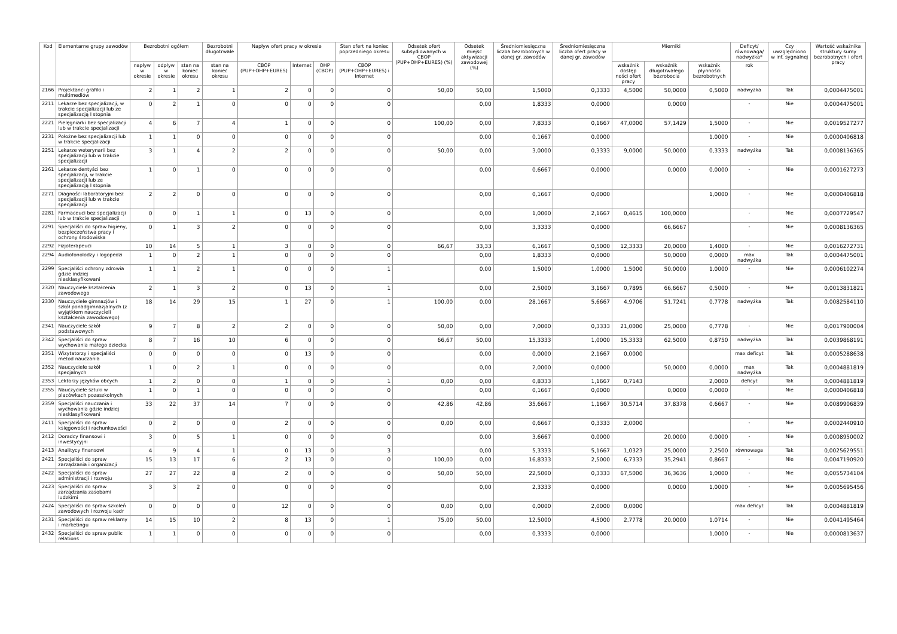| Kod | Elementarne grupy zawodów | Bezrobotni ogółem | | | Bezrobotni długotrwale | Napływ ofert pracy w okresie | | | Stan ofert na koniec poprzedniego okresu | Odsetek ofert subsydiowanych w CBOP (PUP+OHP+EURES) (%) | Odsetek miejsc aktywizacji zawodowej (%) | Średniomiesięczna liczba bezrobotnych w danej gr. zawodów | Średniomiesięczna liczba ofert pracy w danej gr. zawodów | Mierniki | | | Deficyt/ równowaga/ nadwyżka* | Czy uwzględniono w inf. sygnalnej | Wartość wskaźnika struktury sumy bezrobotnych i ofert pracy |
| --- | --- | --- | --- | --- | --- | --- | --- | --- | --- | --- | --- | --- | --- | --- | --- | --- | --- | --- | --- |
| | | napływ w okresie | odpływ w okresie | stan na koniec okresu | stan na koniec okresu | CBOP (PUP+OHP+EURES) | Internet | OHP (CBOP) | CBOP (PUP+OHP+EURES) i Internet | | | | | wskaźnik dostęp ności ofert pracy | wskaźnik długotrwałego bezrobocia | wskaźnik płynności bezrobotnych | rok | | |
| 2166 | Projektanci grafiki i multimediów | 2 | 1 | 2 | 1 | 2 | 0 | 0 | 0 | 50,00 | 50,00 | 1,5000 | 0,3333 | 4,5000 | 50,0000 | 0,5000 | nadwyżka | Tak | 0,0004475001 |
| 2211 | Lekarze bez specjalizacji, w trakcie specjalizacji lub ze specjalizacją I stopnia | 0 | 2 | 1 | 0 | 0 | 0 | 0 | 0 | | 0,00 | 1,8333 | 0,0000 | | 0,0000 | | - | Nie | 0,0004475001 |
| 2221 | Pielęgniarki bez specjalizacji lub w trakcie specjalizacji | 4 | 6 | 7 | 4 | 1 | 0 | 0 | 0 | 100,00 | 0,00 | 7,8333 | 0,1667 | 47,0000 | 57,1429 | 1,5000 | - | Nie | 0,0019527277 |
| 2231 | Położne bez specjalizacji lub w trakcie specjalizacji | 1 | 1 | 0 | 0 | 0 | 0 | 0 | 0 | | 0,00 | 0,1667 | 0,0000 | | | 1,0000 | - | Nie | 0,0000406818 |
| 2251 | Lekarze weterynarii bez specjalizacji lub w trakcie specjalizacji | 3 | 1 | 4 | 2 | 2 | 0 | 0 | 0 | 50,00 | 0,00 | 3,0000 | 0,3333 | 9,0000 | 50,0000 | 0,3333 | nadwyżka | Tak | 0,0008136365 |
| 2261 | Lekarze dentyści bez specjalizacji, w trakcie specjalizacji lub ze specjalizacją I stopnia | 1 | 0 | 1 | 0 | 0 | 0 | 0 | 0 | | 0,00 | 0,6667 | 0,0000 | | 0,0000 | 0,0000 | - | Nie | 0,0001627273 |
| 2271 | Diagności laboratoryjni bez specjalizacji lub w trakcie specjalizacji | 2 | 2 | 0 | 0 | 0 | 0 | 0 | 0 | | 0,00 | 0,1667 | 0,0000 | | | 1,0000 | - | Nie | 0,0000406818 |
| 2281 | Farmaceuci bez specjalizacji lub w trakcie specjalizacji | 0 | 0 | 1 | 1 | 0 | 13 | 0 | 0 | | 0,00 | 1,0000 | 2,1667 | 0,4615 | 100,0000 | | - | Nie | 0,0007729547 |
| 2291 | Specjaliści do spraw higieny, bezpieczeństwa pracy i ochrony środowiska | 0 | 1 | 3 | 2 | 0 | 0 | 0 | 0 | | 0,00 | 3,3333 | 0,0000 | | 66,6667 | | - | Nie | 0,0008136365 |
| 2292 | Fizjoterapeuci | 10 | 14 | 5 | 1 | 3 | 0 | 0 | 0 | 66,67 | 33,33 | 6,1667 | 0,5000 | 12,3333 | 20,0000 | 1,4000 | - | Nie | 0,0016272731 |
| 2294 | Audiofonolodzy i logopedzi | 1 | 0 | 2 | 1 | 0 | 0 | 0 | 0 | | 0,00 | 1,8333 | 0,0000 | | 50,0000 | 0,0000 | max nadwyżka | Tak | 0,0004475001 |
| 2299 | Specjaliści ochrony zdrowia gdzie indziej niesklasyfikowani | 1 | 1 | 2 | 1 | 0 | 0 | 0 | 1 | | 0,00 | 1,5000 | 1,0000 | 1,5000 | 50,0000 | 1,0000 | - | Nie | 0,0006102274 |
| 2320 | Nauczyciele kształcenia zawodowego | 2 | 1 | 3 | 2 | 0 | 13 | 0 | 1 | | 0,00 | 2,5000 | 3,1667 | 0,7895 | 66,6667 | 0,5000 | - | Nie | 0,0013831821 |
| 2330 | Nauczyciele gimnazjów i szkół ponadgimnazjalnych (z wyjątkiem nauczycieli kształcenia zawodowego) | 18 | 14 | 29 | 15 | 1 | 27 | 0 | 1 | 100,00 | 0,00 | 28,1667 | 5,6667 | 4,9706 | 51,7241 | 0,7778 | nadwyżka | Tak | 0,0082584110 |
| 2341 | Nauczyciele szkół podstawowych | 9 | 7 | 8 | 2 | 2 | 0 | 0 | 0 | 50,00 | 0,00 | 7,0000 | 0,3333 | 21,0000 | 25,0000 | 0,7778 | - | Nie | 0,0017900004 |
| 2342 | Specjaliści do spraw wychowania małego dziecka | 8 | 7 | 16 | 10 | 6 | 0 | 0 | 0 | 66,67 | 50,00 | 15,3333 | 1,0000 | 15,3333 | 62,5000 | 0,8750 | nadwyżka | Tak | 0,0039868191 |
| 2351 | Wizytatorzy i specjaliści metod nauczania | 0 | 0 | 0 | 0 | 0 | 13 | 0 | 0 | | 0,00 | 0,0000 | 2,1667 | 0,0000 | | | max deficyt | Tak | 0,0005288638 |
| 2352 | Nauczyciele szkół specjalnych | 1 | 0 | 2 | 1 | 0 | 0 | 0 | 0 | | 0,00 | 2,0000 | 0,0000 | | 50,0000 | 0,0000 | max nadwyżka | Tak | 0,0004881819 |
| 2353 | Lektorzy języków obcych | 1 | 2 | 0 | 0 | 1 | 0 | 0 | 1 | 0,00 | 0,00 | 0,8333 | 1,1667 | 0,7143 | | 2,0000 | deficyt | Tak | 0,0004881819 |
| 2355 | Nauczyciele sztuki w placówkach pozaszkolnych | 1 | 0 | 1 | 0 | 0 | 0 | 0 | 0 | | 0,00 | 0,1667 | 0,0000 | | 0,0000 | 0,0000 | - | Nie | 0,0000406818 |
| 2359 | Specjaliści nauczania i wychowania gdzie indziej niesklasyfikowani | 33 | 22 | 37 | 14 | 7 | 0 | 0 | 0 | 42,86 | 42,86 | 35,6667 | 1,1667 | 30,5714 | 37,8378 | 0,6667 | - | Nie | 0,0089906839 |
| 2411 | Specjaliści do spraw księgowości i rachunkowości | 0 | 2 | 0 | 0 | 2 | 0 | 0 | 0 | 0,00 | 0,00 | 0,6667 | 0,3333 | 2,0000 | | | - | Nie | 0,0002440910 |
| 2412 | Doradcy finansowi i inwestycyjni | 3 | 0 | 5 | 1 | 0 | 0 | 0 | 0 | | 0,00 | 3,6667 | 0,0000 | | 20,0000 | 0,0000 | - | Nie | 0,0008950002 |
| 2413 | Analitycy finansowi | 4 | 9 | 4 | 1 | 0 | 13 | 0 | 3 | | 0,00 | 5,3333 | 5,1667 | 1,0323 | 25,0000 | 2,2500 | równowaga | Tak | 0,0025629551 |
| 2421 | Specjaliści do spraw zarządzania i organizacji | 15 | 13 | 17 | 6 | 2 | 13 | 0 | 0 | 100,00 | 0,00 | 16,8333 | 2,5000 | 6,7333 | 35,2941 | 0,8667 | - | Nie | 0,0047190920 |
| 2422 | Specjaliści do spraw administracji i rozwoju | 27 | 27 | 22 | 8 | 2 | 0 | 0 | 0 | 50,00 | 50,00 | 22,5000 | 0,3333 | 67,5000 | 36,3636 | 1,0000 | - | Nie | 0,0055734104 |
| 2423 | Specjaliści do spraw zarządzania zasobami ludzkimi | 3 | 3 | 2 | 0 | 0 | 0 | 0 | 0 | | 0,00 | 2,3333 | 0,0000 | | 0,0000 | 1,0000 | - | Nie | 0,0005695456 |
| 2424 | Specjaliści do spraw szkoleń zawodowych i rozwoju kadr | 0 | 0 | 0 | 0 | 12 | 0 | 0 | 0 | 0,00 | 0,00 | 0,0000 | 2,0000 | 0,0000 | | | max deficyt | Tak | 0,0004881819 |
| 2431 | Specjaliści do spraw reklamy i marketingu | 14 | 15 | 10 | 2 | 8 | 13 | 0 | 1 | 75,00 | 50,00 | 12,5000 | 4,5000 | 2,7778 | 20,0000 | 1,0714 | - | Nie | 0,0041495464 |
| 2432 | Specjaliści do spraw public relations | 1 | 1 | 0 | 0 | 0 | 0 | 0 | 0 | | 0,00 | 0,3333 | 0,0000 | | | 1,0000 | - | Nie | 0,0000813637 |